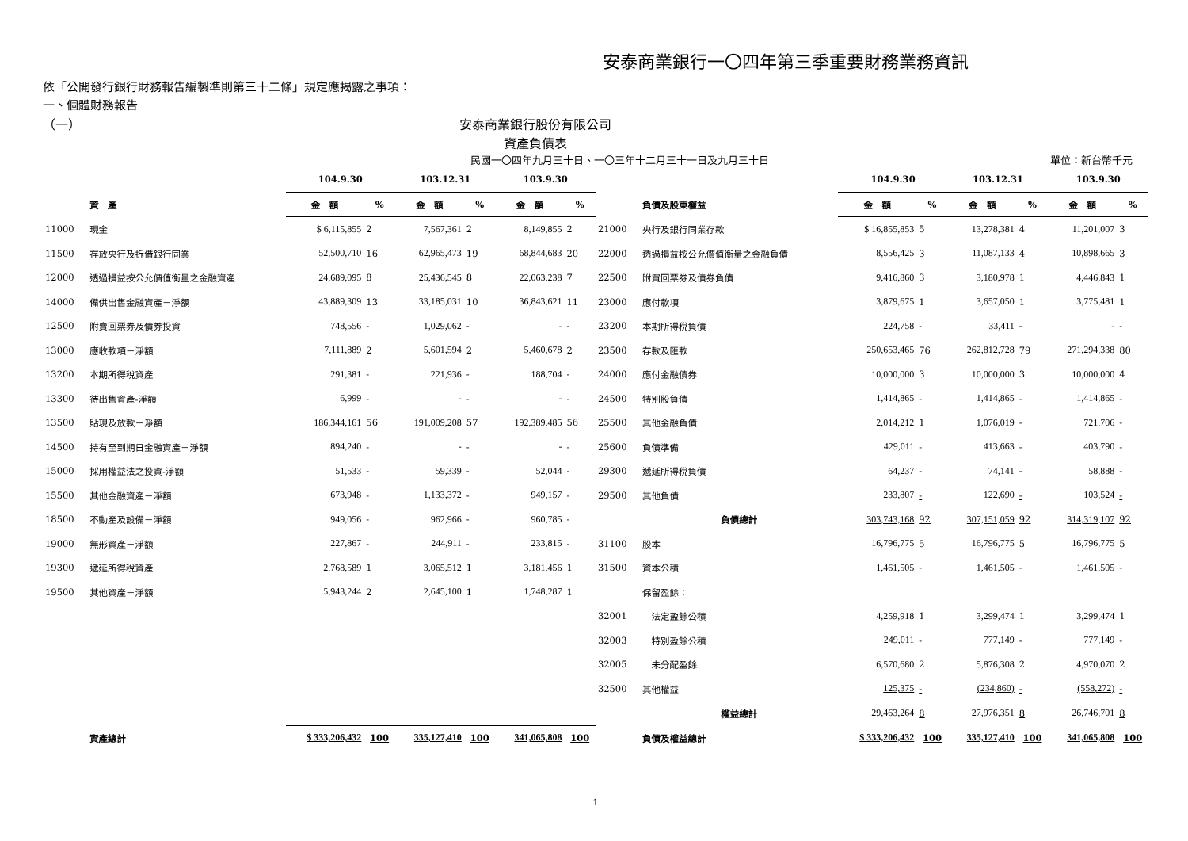安泰商業銀行一〇四年第三季重要財務業務資訊
依「公開發行銀行財務報告編製準則第三十二條」規定應揭露之事項：
一、個體財務報告
（一） 安泰商業銀行股份有限公司
資產負債表
民國一〇四年九月三十日、一〇三年十二月三十一日及九月三十日 單位：新台幣千元
| | | 104.9.30 | | 103.12.31 | | 103.9.30 | | | | 104.9.30 | | 103.12.31 | | 103.9.30 | |
| --- | --- | --- | --- | --- | --- | --- | --- | --- | --- | --- | --- | --- | --- | --- | --- |
| | 資 產 | 金 額 | % | 金 額 | % | 金 額 | % | | 負債及股東權益 | 金 額 | % | 金 額 | % | 金 額 | % |
| 11000 | 現金 | $ 6,115,855 | 2 | 7,567,361 | 2 | 8,149,855 | 2 | 21000 | 央行及銀行同業存款 | $ 16,855,853 | 5 | 13,278,381 | 4 | 11,201,007 | 3 |
| 11500 | 存放央行及拆借銀行同業 | 52,500,710 | 16 | 62,965,473 | 19 | 68,844,683 | 20 | 22000 | 透過損益按公允價值衡量之金融負債 | 8,556,425 | 3 | 11,087,133 | 4 | 10,898,665 | 3 |
| 12000 | 透過損益按公允價值衡量之金融資產 | 24,689,095 | 8 | 25,436,545 | 8 | 22,063,238 | 7 | 22500 | 附買回票券及債券負債 | 9,416,860 | 3 | 3,180,978 | 1 | 4,446,843 | 1 |
| 14000 | 備供出售金融資產－淨額 | 43,889,309 | 13 | 33,185,031 | 10 | 36,843,621 | 11 | 23000 | 應付款項 | 3,879,675 | 1 | 3,657,050 | 1 | 3,775,481 | 1 |
| 12500 | 附賣回票券及債券投資 | 748,556 | - | 1,029,062 | - | - | - | 23200 | 本期所得稅負債 | 224,758 | - | 33,411 | - | - | - |
| 13000 | 應收款項－淨額 | 7,111,889 | 2 | 5,601,594 | 2 | 5,460,678 | 2 | 23500 | 存款及匯款 | 250,653,465 | 76 | 262,812,728 | 79 | 271,294,338 | 80 |
| 13200 | 本期所得稅資產 | 291,381 | - | 221,936 | - | 188,704 | - | 24000 | 應付金融債券 | 10,000,000 | 3 | 10,000,000 | 3 | 10,000,000 | 4 |
| 13300 | 待出售資產-淨額 | 6,999 | - | - | - | - | - | 24500 | 特別股負債 | 1,414,865 | - | 1,414,865 | - | 1,414,865 | - |
| 13500 | 貼現及放款－淨額 | 186,344,161 | 56 | 191,009,208 | 57 | 192,389,485 | 56 | 25500 | 其他金融負債 | 2,014,212 | 1 | 1,076,019 | - | 721,706 | - |
| 14500 | 持有至到期日金融資產－淨額 | 894,240 | - | - | - | - | - | 25600 | 負債準備 | 429,011 | - | 413,663 | - | 403,790 | - |
| 15000 | 採用權益法之投資-淨額 | 51,533 | - | 59,339 | - | 52,044 | - | 29300 | 遞延所得稅負債 | 64,237 | - | 74,141 | - | 58,888 | - |
| 15500 | 其他金融資產－淨額 | 673,948 | - | 1,133,372 | - | 949,157 | - | 29500 | 其他負債 | 233,807 | - | 122,690 | - | 103,524 | - |
| 18500 | 不動產及設備－淨額 | 949,056 | - | 962,966 | - | 960,785 | - | | 負債總計 | 303,743,168 | 92 | 307,151,059 | 92 | 314,319,107 | 92 |
| 19000 | 無形資產－淨額 | 227,867 | - | 244,911 | - | 233,815 | - | 31100 | 股本 | 16,796,775 | 5 | 16,796,775 | 5 | 16,796,775 | 5 |
| 19300 | 遞延所得稅資產 | 2,768,589 | 1 | 3,065,512 | 1 | 3,181,456 | 1 | 31500 | 資本公積 | 1,461,505 | - | 1,461,505 | - | 1,461,505 | - |
| 19500 | 其他資產－淨額 | 5,943,244 | 2 | 2,645,100 | 1 | 1,748,287 | 1 | | 保留盈餘： | | | | | | |
| | | | | | | | | 32001 | 法定盈餘公積 | 4,259,918 | 1 | 3,299,474 | 1 | 3,299,474 | 1 |
| | | | | | | | | 32003 | 特別盈餘公積 | 249,011 | - | 777,149 | - | 777,149 | - |
| | | | | | | | | 32005 | 未分配盈餘 | 6,570,680 | 2 | 5,876,308 | 2 | 4,970,070 | 2 |
| | | | | | | | | 32500 | 其他權益 | 125,375 | - | (234,860) | - | (558,272) | - |
| | | | | | | | | | 權益總計 | 29,463,264 | 8 | 27,976,351 | 8 | 26,746,701 | 8 |
| | 資產總計 | $ 333,206,432 | 100 | 335,127,410 | 100 | 341,065,808 | 100 | | 負債及權益總計 | $ 333,206,432 | 100 | 335,127,410 | 100 | 341,065,808 | 100 |
1